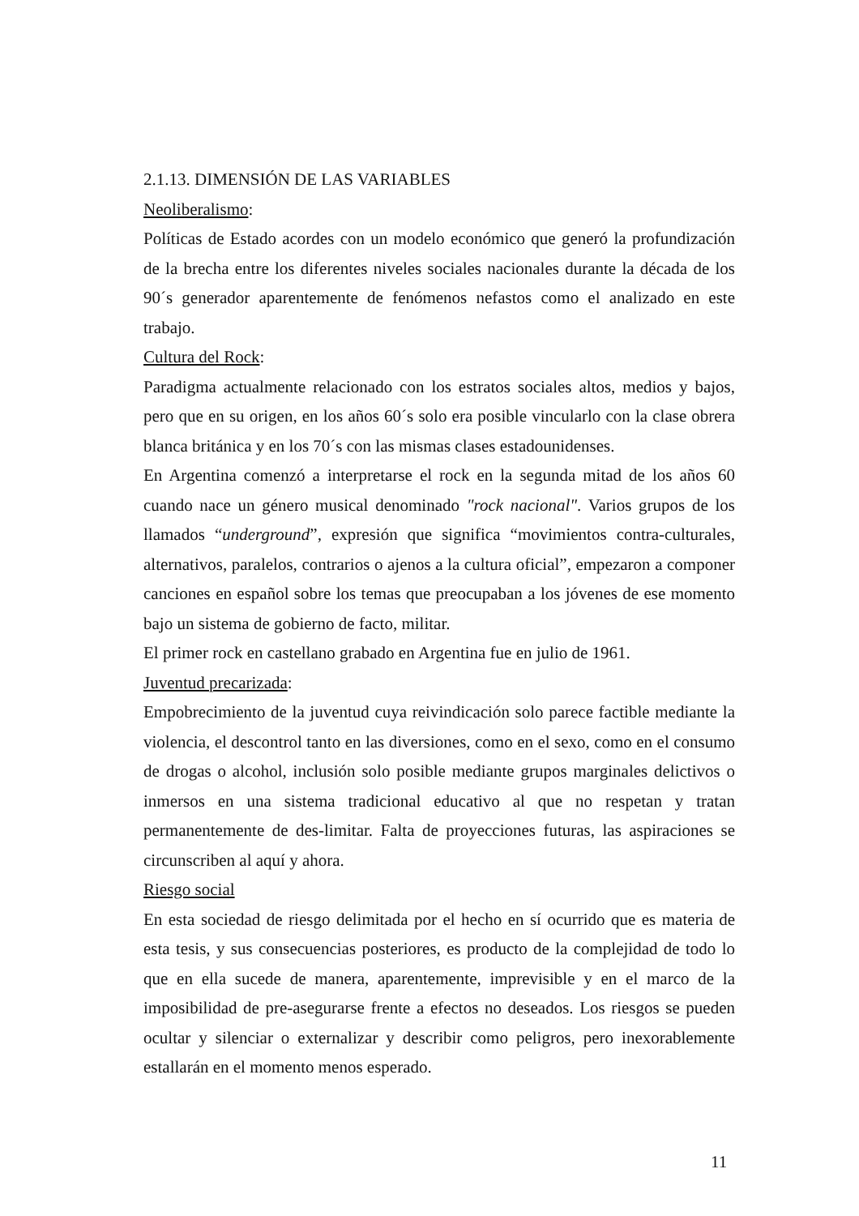2.1.13. DIMENSIÓN DE LAS VARIABLES
Neoliberalismo:
Políticas de Estado acordes con un modelo económico que generó la profundización de la brecha entre los diferentes niveles sociales nacionales durante la década de los 90´s generador aparentemente de fenómenos nefastos como el analizado en este trabajo.
Cultura del Rock:
Paradigma actualmente relacionado con los estratos sociales altos, medios y bajos, pero que en su origen, en los años 60´s solo era posible vincularlo con la clase obrera blanca británica y en los 70´s con las mismas clases estadounidenses.
En Argentina comenzó a interpretarse el rock en la segunda mitad de los años 60 cuando nace un género musical denominado "rock nacional". Varios grupos de los llamados “underground”, expresión que significa “movimientos contra-culturales, alternativos, paralelos, contrarios o ajenos a la cultura oficial”, empezaron a componer canciones en español sobre los temas que preocupaban a los jóvenes de ese momento bajo un sistema de gobierno de facto, militar.
El primer rock en castellano grabado en Argentina fue en julio de 1961.
Juventud precarizada:
Empobrecimiento de la juventud cuya reivindicación solo parece factible mediante la violencia, el descontrol tanto en las diversiones, como en el sexo, como en el consumo de drogas o alcohol, inclusión solo posible mediante grupos marginales delictivos o inmersos en una sistema tradicional educativo al que no respetan y tratan permanentemente de des-limitar. Falta de proyecciones futuras, las aspiraciones se circunscriben al aquí y ahora.
Riesgo social
En esta sociedad de riesgo delimitada por el hecho en sí ocurrido que es materia de esta tesis, y sus consecuencias posteriores, es producto de la complejidad de todo lo que en ella sucede de manera, aparentemente, imprevisible y en el marco de la imposibilidad de pre-asegurarse frente a efectos no deseados. Los riesgos se pueden ocultar y silenciar o externalizar y describir como peligros, pero inexorablemente estallarán en el momento menos esperado.
11